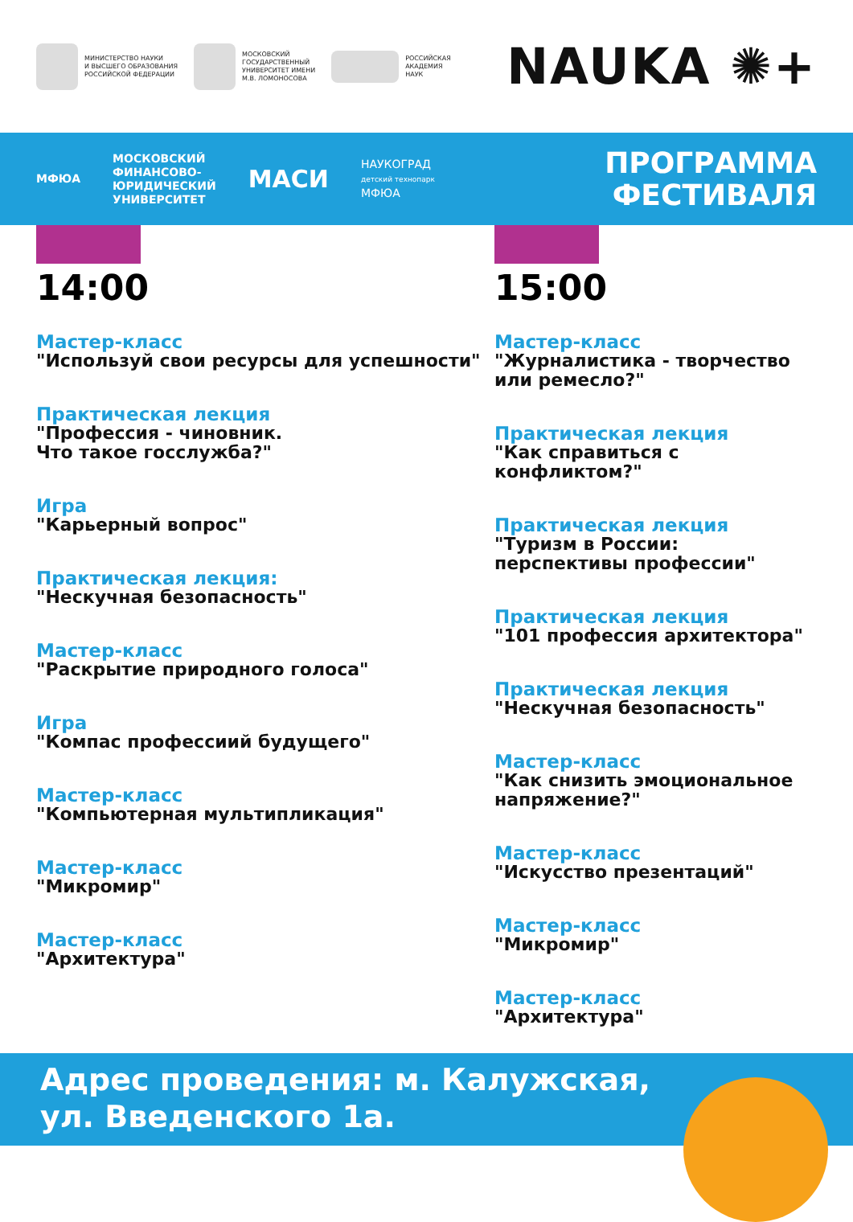МИНИСТЕРСТВО НАУКИ
И ВЫСШЕГО ОБРАЗОВАНИЯ
РОССИЙСКОЙ ФЕДЕРАЦИИ
МОСКОВСКИЙ
ГОСУДАРСТВЕННЫЙ
УНИВЕРСИТЕТ ИМЕНИ
М.В. ЛОМОНОСОВА
РОССИЙСКАЯ
АКАДЕМИЯ
НАУК
NAUKA ✺+
МФЮА
МОСКОВСКИЙ
ФИНАНСОВО-
ЮРИДИЧЕСКИЙ
УНИВЕРСИТЕТ
МАСИ
НАУКОГРАД
детский технопарк
МФЮА
ПРОГРАММА
ФЕСТИВАЛЯ
14:00
Мастер-класс
"Используй свои ресурсы для успешности"
Практическая лекция
"Профессия - чиновник.
Что такое госслужба?"
Игра
"Карьерный вопрос"
Практическая лекция:
"Нескучная безопасность"
Мастер-класс
"Раскрытие природного голоса"
Игра
"Компас профессиий будущего"
Мастер-класс
"Компьютерная мультипликация"
Мастер-класс
"Микромир"
Мастер-класс
"Архитектура"
15:00
Мастер-класс
"Журналистика - творчество
или ремесло?"
Практическая лекция
"Как справиться с конфликтом?"
Практическая лекция
"Туризм в России:
перспективы профессии"
Практическая лекция
"101 профессия архитектора"
Практическая лекция
"Нескучная безопасность"
Мастер-класс
"Как снизить эмоциональное
напряжение?"
Мастер-класс
"Искусство презентаций"
Мастер-класс
"Микромир"
Мастер-класс
"Архитектура"
Адрес проведения: м. Калужская,
ул. Введенского 1а.